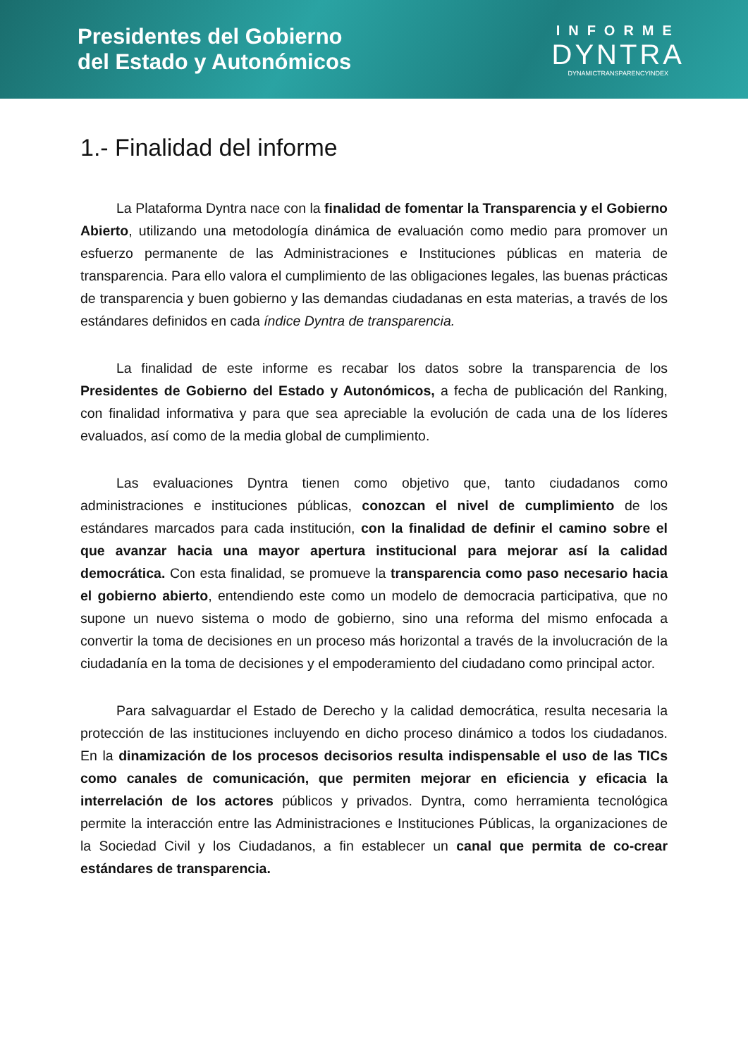Presidentes del Gobierno
del Estado y Autonómicos
INFORME
DYNTRA
DYNAMICTRANSPARENCYINDEX
1.- Finalidad del informe
La Plataforma Dyntra nace con la finalidad de fomentar la Transparencia y el Gobierno Abierto, utilizando una metodología dinámica de evaluación como medio para promover un esfuerzo permanente de las Administraciones e Instituciones públicas en materia de transparencia. Para ello valora el cumplimiento de las obligaciones legales, las buenas prácticas de transparencia y buen gobierno y las demandas ciudadanas en esta materias, a través de los estándares definidos en cada índice Dyntra de transparencia.
La finalidad de este informe es recabar los datos sobre la transparencia de los Presidentes de Gobierno del Estado y Autonómicos, a fecha de publicación del Ranking, con finalidad informativa y para que sea apreciable la evolución de cada una de los líderes evaluados, así como de la media global de cumplimiento.
Las evaluaciones Dyntra tienen como objetivo que, tanto ciudadanos como administraciones e instituciones públicas, conozcan el nivel de cumplimiento de los estándares marcados para cada institución, con la finalidad de definir el camino sobre el que avanzar hacia una mayor apertura institucional para mejorar así la calidad democrática. Con esta finalidad, se promueve la transparencia como paso necesario hacia el gobierno abierto, entendiendo este como un modelo de democracia participativa, que no supone un nuevo sistema o modo de gobierno, sino una reforma del mismo enfocada a convertir la toma de decisiones en un proceso más horizontal a través de la involucración de la ciudadanía en la toma de decisiones y el empoderamiento del ciudadano como principal actor.
Para salvaguardar el Estado de Derecho y la calidad democrática, resulta necesaria la protección de las instituciones incluyendo en dicho proceso dinámico a todos los ciudadanos. En la dinamización de los procesos decisorios resulta indispensable el uso de las TICs como canales de comunicación, que permiten mejorar en eficiencia y eficacia la interrelación de los actores públicos y privados. Dyntra, como herramienta tecnológica permite la interacción entre las Administraciones e Instituciones Públicas, la organizaciones de la Sociedad Civil y los Ciudadanos, a fin establecer un canal que permita de co-crear estándares de transparencia.